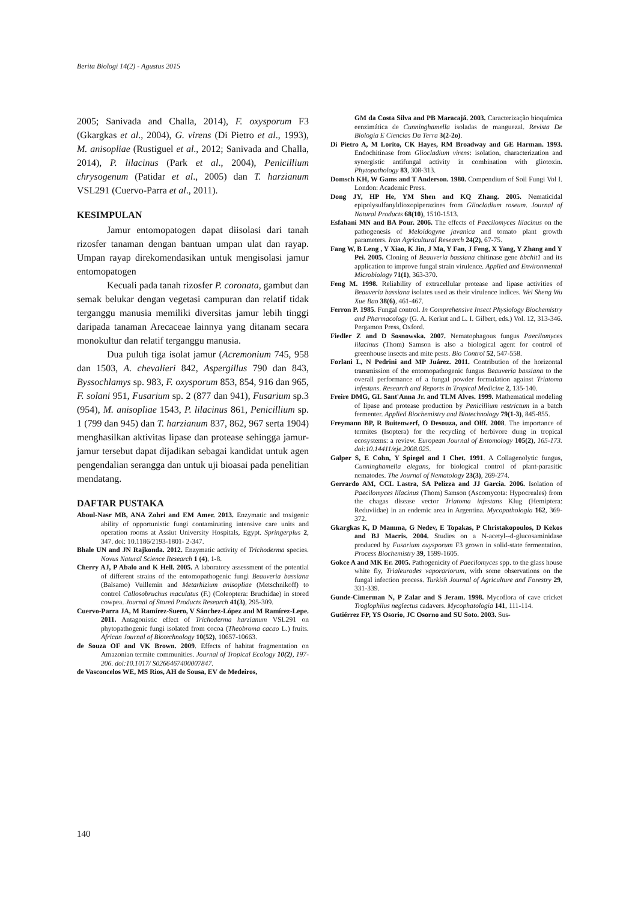Berita Biologi 14(2) - Agustus 2015
2005; Sanivada and Challa, 2014), F. oxysporum F3 (Gkargkas et al., 2004), G. virens (Di Pietro et al., 1993), M. anisopliae (Rustiguel et al., 2012; Sanivada and Challa, 2014), P. lilacinus (Park et al., 2004), Penicillium chrysogenum (Patidar et al., 2005) dan T. harzianum VSL291 (Cuervo-Parra et al., 2011).
KESIMPULAN
Jamur entomopatogen dapat diisolasi dari tanah rizosfer tanaman dengan bantuan umpan ulat dan rayap. Umpan rayap direkomendasikan untuk mengisolasi jamur entomopatogen
Kecuali pada tanah rizosfer P. coronata, gambut dan semak belukar dengan vegetasi campuran dan relatif tidak terganggu manusia memiliki diversitas jamur lebih tinggi daripada tanaman Arecaceae lainnya yang ditanam secara monokultur dan relatif terganggu manusia.
Dua puluh tiga isolat jamur (Acremonium 745, 958 dan 1503, A. chevalieri 842, Aspergillus 790 dan 843, Byssochlamys sp. 983, F. oxysporum 853, 854, 916 dan 965, F. solani 951, Fusarium sp. 2 (877 dan 941), Fusarium sp.3 (954), M. anisopliae 1543, P. lilacinus 861, Penicillium sp. 1 (799 dan 945) dan T. harzianum 837, 862, 967 serta 1904) menghasilkan aktivitas lipase dan protease sehingga jamur-jamur tersebut dapat dijadikan sebagai kandidat untuk agen pengendalian serangga dan untuk uji bioasai pada penelitian mendatang.
DAFTAR PUSTAKA
Aboul-Nasr MB, ANA Zohri and EM Amer. 2013. Enzymatic and toxigenic ability of opportunistic fungi contaminating intensive care units and operation rooms at Assiut University Hospitals, Egypt. Springerplus 2, 347. doi: 10.1186/2193-1801- 2-347.
Bhale UN and JN Rajkonda. 2012. Enzymatic activity of Trichoderma species. Novus Natural Science Research 1 (4), 1-8.
Cherry AJ, P Abalo and K Hell. 2005. A laboratory assessment of the potential of different strains of the entomopathogenic fungi Beauveria bassiana (Balsamo) Vuillemin and Metarhizium anisopliae (Metschnikoff) to control Callosobruchus maculatus (F.) (Coleoptera: Bruchidae) in stored cowpea. Journal of Stored Products Research 41(3), 295-309.
Cuervo-Parra JA, M Ramírez-Suero, V Sánchez-López and M Ramírez-Lepe. 2011. Antagonistic effect of Trichoderma harzianum VSL291 on phytopathogenic fungi isolated from cocoa (Theobroma cacao L.) fruits. African Journal of Biotechnology 10(52), 10657-10663.
de Souza OF and VK Brown. 2009. Effects of habitat fragmentation on Amazonian termite communities. Journal of Tropical Ecology 10(2), 197-206. doi:10.1017/ S0266467400007847.
de Vasconcelos WE, MS Rios, AH de Sousa, EV de Medeiros,
GM da Costa Silva and PB Maracajá. 2003. Caracterização bioquímica eenzimática de Cunninghamella isoladas de manguezal. Revista De Biologia E Ciencias Da Terra 3(2-2o).
Di Pietro A, M Lorito, CK Hayes, RM Broadway and GE Harman. 1993. Endochitinase from Gliocladium virens: isolation, characterization and synergistic antifungal activity in combination with gliotoxin. Phytopathology 83, 308-313.
Domsch KH, W Gams and T Anderson. 1980. Compendium of Soil Fungi Vol I. London: Academic Press.
Dong JY, HP He, YM Shen and KQ Zhang. 2005. Nematicidal epipolysulfanyldioxopiperazines from Gliocladium roseum. Journal of Natural Products 68(10), 1510-1513.
Esfahani MN and BA Pour. 2006. The effects of Paecilomyces lilacinus on the pathogenesis of Meloidogyne javanica and tomato plant growth parameters. Iran Agricultural Research 24(2), 67-75.
Fang W, B Leng , Y Xiao, K Jin, J Ma, Y Fan, J Feng, X Yang, Y Zhang and Y Pei. 2005. Cloning of Beauveria bassiana chitinase gene bbchit1 and its application to improve fungal strain virulence. Applied and Environmental Microbiology 71(1), 363-370.
Feng M. 1998. Reliability of extracellular protease and lipase activities of Beauveria bassiana isolates used as their virulence indices. Wei Sheng Wu Xue Bao 38(6), 461-467.
Ferron P. 1985. Fungal control. In Comprehensive Insect Physiology Biochemistry and Pharmacology (G. A. Kerkut and L. I. Gilbert, eds.) Vol. 12, 313-346. Pergamon Press, Oxford.
Fiedler Z and D Sosnowska. 2007. Nematophagous fungus Paecilomyces lilacinus (Thom) Samson is also a biological agent for control of greenhouse insects and mite pests. Bio Control 52, 547-558.
Forlani L, N Pedrini and MP Juárez. 2011. Contribution of the horizontal transmission of the entomopathogenic fungus Beauveria bassiana to the overall performance of a fungal powder formulation against Triatoma infestans. Research and Reports in Tropical Medicine 2, 135-140.
Freire DMG, GL Sant'Anna Jr. and TLM Alves. 1999. Mathematical modeling of lipase and protease production by Penicillium restrictum in a batch fermenter. Applied Biochemistry and Biotechnology 79(1-3), 845-855.
Freymann BP, R Buitenwerf, O Desouza, and Olff. 2008. The importance of termites (Isoptera) for the recycling of herbivore dung in tropical ecosystems: a review. European Journal of Entomology 105(2), 165-173. doi:10.14411/eje.2008.025.
Galper S, E Cohn, Y Spiegel and I Chet. 1991. A Collagenolytic fungus, Cunninghamella elegans, for biological control of plant-parasitic nematodes. The Journal of Nematology 23(3), 269-274.
Gerrardo AM, CCL Lastra, SA Pelizza and JJ Garcia. 2006. Isolation of Paecilomyces lilacinus (Thom) Samson (Ascomycota: Hypocreales) from the chagas disease vector Triatoma infestans Klug (Hemiptera: Reduviidae) in an endemic area in Argentina. Mycopathologia 162, 369-372.
Gkargkas K, D Mamma, G Nedev, E Topakas, P Christakopoulos, D Kekos and BJ Macris. 2004. Studies on a N-acetyl--d-glucosaminidase produced by Fusarium oxysporum F3 grown in solid-state fermentation. Process Biochemistry 39, 1599-1605.
Gokce A and MK Er. 2005. Pathogenicity of Paecilomyces spp. to the glass house white fly, Trialeurodes vaporariorum, with some observations on the fungal infection process. Turkish Journal of Agriculture and Forestry 29, 331-339.
Gunde-Cimerman N, P Zalar and S Jeram. 1998. Mycoflora of cave cricket Troglophilus neglectus cadavers. Mycophatologia 141, 111-114.
Gutiérrez FP, YS Osorio, JC Osorno and SU Soto. 2003. Sus-
140